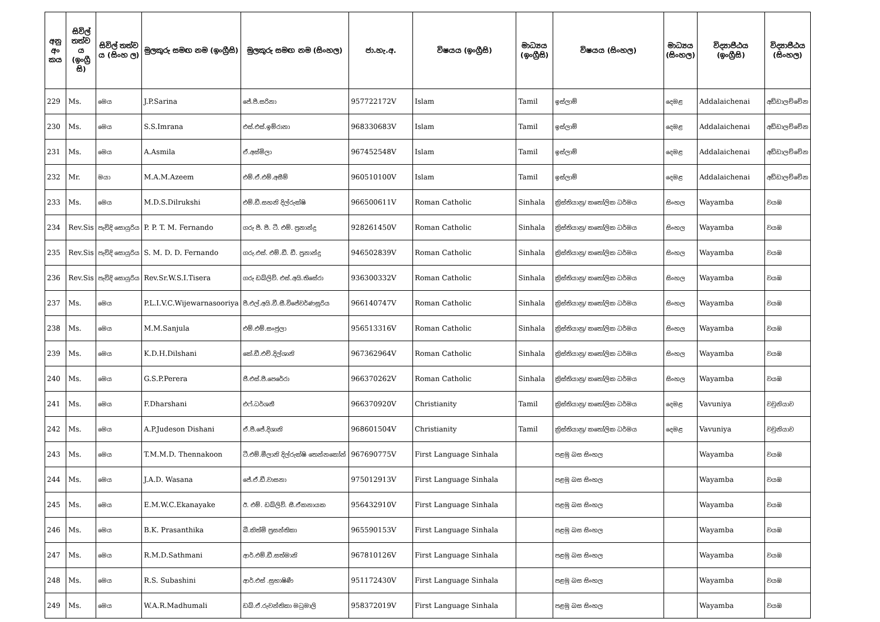| අනු අං කය | සිවිල් තත්ව ය (ඉංග්‍රී සි) | සිවිල් තත්ව ය (සිංහ ල) | මුලකුරු සමඟ නම (ඉංග්‍රීසි) | මුලකුරු සමඟ නම (සිංහල) | ජා.හැ.අ. | විෂයය (ඉංග්‍රීසි) | මාධ්‍යය (ඉංග්‍රීසි) | විෂයය (සිංහල) | මාධ්‍යය (සිංහල) | විද්‍යාපීඨය (ඉංග්‍රීසි) | විද්‍යාපීඨය (සිංහල) |
| --- | --- | --- | --- | --- | --- | --- | --- | --- | --- | --- | --- |
| 229 | Ms. | මෙය | J.P.Sarina | ජේ.පී.සරිනා | 957722172V | Islam | Tamil | ඉස්ලාම් | දෙමළ | Addalaichenai | අඩ්ඩාලච්චේන |
| 230 | Ms. | මෙය | S.S.Imrana | එස්.එස්.ඉම්රානා | 968330683V | Islam | Tamil | ඉස්ලාම් | දෙමළ | Addalaichenai | අඩ්ඩාලච්චේන |
| 231 | Ms. | මෙය | A.Asmila | ඒ.අස්මිලා | 967452548V | Islam | Tamil | ඉස්ලාම් | දෙමළ | Addalaichenai | අඩ්ඩාලච්චේන |
| 232 | Mr. | මයා | M.A.M.Azeem | එම්.ඒ.එම්.අසීම් | 960510100V | Islam | Tamil | ඉස්ලාම් | දෙමළ | Addalaichenai | අඩ්ඩාලච්චේන |
| 233 | Ms. | මෙය | M.D.S.Dilrukshi | එම්.ඩී.සහනි දිල්රුක්ෂි | 966500611V | Roman Catholic | Sinhala | ක්‍රිස්තියානු/ කතෝලික ධර්මය | සිංහල | Wayamba | වයඹ |
| 234 | Rev.Sis | පැවිදි සොයුරිය | P. P. T. M. Fernando | ගරු පී. පී. ටී. එම්. ප්‍රනාන්දු | 928261450V | Roman Catholic | Sinhala | ක්‍රිස්තියානු/ කතෝලික ධර්මය | සිංහල | Wayamba | වයඹ |
| 235 | Rev.Sis | පැවිදි සොයුරිය | S. M. D. D. Fernando | ගරු.එස්. එම්.ඩී. ඩී. ප්‍රනාන්දු | 946502839V | Roman Catholic | Sinhala | ක්‍රිස්තියානු/ කතෝලික ධර්මය | සිංහල | Wayamba | වයඹ |
| 236 | Rev.Sis | පැවිදි සොයුරිය | Rev.Sr.W.S.I.Tisera | ගරු ඩබ්ලිව්. එස්.අයි.තිසේරා | 936300332V | Roman Catholic | Sinhala | ක්‍රිස්තියානු/ කතෝලික ධර්මය | සිංහල | Wayamba | වයඹ |
| 237 | Ms. | මෙය | P.L.I.V.C.Wijewarnasooriya | පී.එල්.අයි.වී.සී.විජේවර්ණසූරිය | 966140747V | Roman Catholic | Sinhala | ක්‍රිස්තියානු/ කතෝලික ධර්මය | සිංහල | Wayamba | වයඹ |
| 238 | Ms. | මෙය | M.M.Sanjula | එම්.එම්.සංජුලා | 956513316V | Roman Catholic | Sinhala | ක්‍රිස්තියානු/ කතෝලික ධර්මය | සිංහල | Wayamba | වයඹ |
| 239 | Ms. | මෙය | K.D.H.Dilshani | කේ.ඩී.එච්.දිල්ශානි | 967362964V | Roman Catholic | Sinhala | ක්‍රිස්තියානු/ කතෝලික ධර්මය | සිංහල | Wayamba | වයඹ |
| 240 | Ms. | මෙය | G.S.P.Perera | ජී.එස්.පී.පෙරේරා | 966370262V | Roman Catholic | Sinhala | ක්‍රිස්තියානු/ කතෝලික ධර්මය | සිංහල | Wayamba | වයඹ |
| 241 | Ms. | මෙය | F.Dharshani | එෆ්.ධර්ශනී | 966370920V | Christianity | Tamil | ක්‍රිස්තියානු/ කතෝලික ධර්මය | දෙමළ | Vavuniya | වවුනියාව |
| 242 | Ms. | මෙය | A.P.Judeson Dishani | ඒ.පී.ජේ.දිශානි | 968601504V | Christianity | Tamil | ක්‍රිස්තියානු/ කතෝලික ධර්මය | දෙමළ | Vavuniya | වවුනියාව |
| 243 | Ms. | මෙය | T.M.M.D. Thennakoon | ටී.එම්.මීලානි දිල්රුක්ෂි තෙන්නකෝන් | 967690775V | First Language Sinhala | | පළමු බස සිංහල | | Wayamba | වයඹ |
| 244 | Ms. | මෙය | J.A.D. Wasana | ජේ.ඒ.ඩී.වාසනා | 975012913V | First Language Sinhala | | පළමු බස සිංහල | | Wayamba | වයඹ |
| 245 | Ms. | මෙය | E.M.W.C.Ekanayake | ඊ. එම්. ඩබ්ලිව්. සී.ඒකනායක | 956432910V | First Language Sinhala | | පළමු බස සිංහල | | Wayamba | වයඹ |
| 246 | Ms. | මෙය | B.K. Prasanthika | බී.කිත්මි ප්‍රසන්තිකා | 965590153V | First Language Sinhala | | පළමු බස සිංහල | | Wayamba | වයඹ |
| 247 | Ms. | මෙය | R.M.D.Sathmani | ආර්.එම්.ඩී.සත්මානි | 967810126V | First Language Sinhala | | පළමු බස සිංහල | | Wayamba | වයඹ |
| 248 | Ms. | මෙය | R.S. Subashini | ආර්.එස් .සුභාෂිණී | 951172430V | First Language Sinhala | | පළමු බස සිංහල | | Wayamba | වයඹ |
| 249 | Ms. | මෙය | W.A.R.Madhumali | ඩබ්.ඒ.රුවන්තිකා මධුමාලි | 958372019V | First Language Sinhala | | පළමු බස සිංහල | | Wayamba | වයඹ |